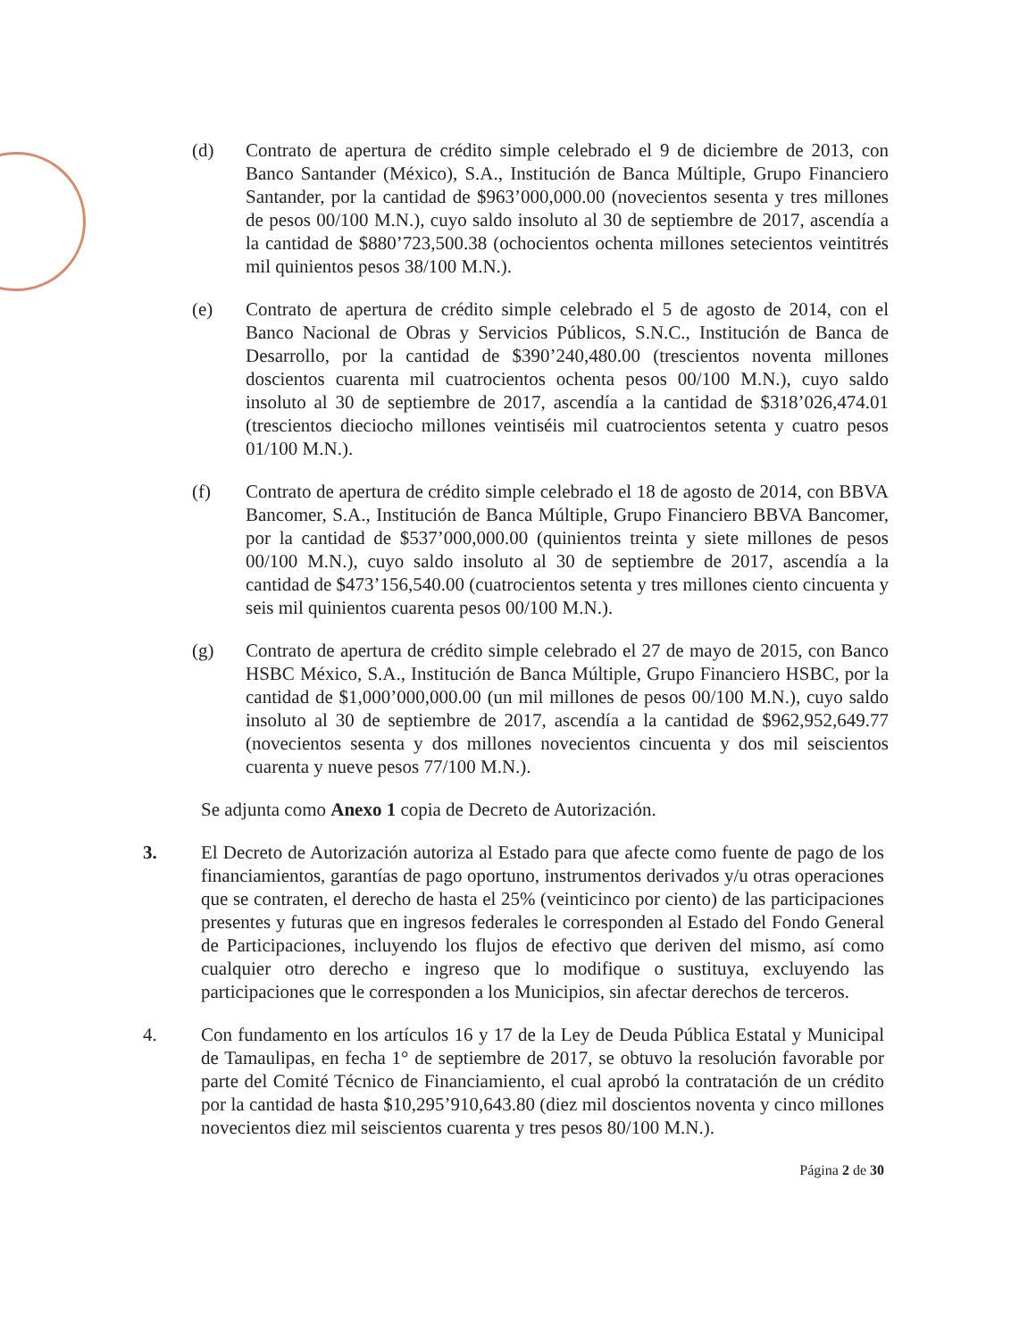(d) Contrato de apertura de crédito simple celebrado el 9 de diciembre de 2013, con Banco Santander (México), S.A., Institución de Banca Múltiple, Grupo Financiero Santander, por la cantidad de $963’000,000.00 (novecientos sesenta y tres millones de pesos 00/100 M.N.), cuyo saldo insoluto al 30 de septiembre de 2017, ascendía a la cantidad de $880’723,500.38 (ochocientos ochenta millones setecientos veintitrés mil quinientos pesos 38/100 M.N.).
(e) Contrato de apertura de crédito simple celebrado el 5 de agosto de 2014, con el Banco Nacional de Obras y Servicios Públicos, S.N.C., Institución de Banca de Desarrollo, por la cantidad de $390’240,480.00 (trescientos noventa millones doscientos cuarenta mil cuatrocientos ochenta pesos 00/100 M.N.), cuyo saldo insoluto al 30 de septiembre de 2017, ascendía a la cantidad de $318’026,474.01 (trescientos dieciocho millones veintiséis mil cuatrocientos setenta y cuatro pesos 01/100 M.N.).
(f) Contrato de apertura de crédito simple celebrado el 18 de agosto de 2014, con BBVA Bancomer, S.A., Institución de Banca Múltiple, Grupo Financiero BBVA Bancomer, por la cantidad de $537’000,000.00 (quinientos treinta y siete millones de pesos 00/100 M.N.), cuyo saldo insoluto al 30 de septiembre de 2017, ascendía a la cantidad de $473’156,540.00 (cuatrocientos setenta y tres millones ciento cincuenta y seis mil quinientos cuarenta pesos 00/100 M.N.).
(g) Contrato de apertura de crédito simple celebrado el 27 de mayo de 2015, con Banco HSBC México, S.A., Institución de Banca Múltiple, Grupo Financiero HSBC, por la cantidad de $1,000’000,000.00 (un mil millones de pesos 00/100 M.N.), cuyo saldo insoluto al 30 de septiembre de 2017, ascendía a la cantidad de $962,952,649.77 (novecientos sesenta y dos millones novecientos cincuenta y dos mil seiscientos cuarenta y nueve pesos 77/100 M.N.).
Se adjunta como Anexo 1 copia de Decreto de Autorización.
3. El Decreto de Autorización autoriza al Estado para que afecte como fuente de pago de los financiamientos, garantías de pago oportuno, instrumentos derivados y/u otras operaciones que se contraten, el derecho de hasta el 25% (veinticinco por ciento) de las participaciones presentes y futuras que en ingresos federales le corresponden al Estado del Fondo General de Participaciones, incluyendo los flujos de efectivo que deriven del mismo, así como cualquier otro derecho e ingreso que lo modifique o sustituya, excluyendo las participaciones que le corresponden a los Municipios, sin afectar derechos de terceros.
4. Con fundamento en los artículos 16 y 17 de la Ley de Deuda Pública Estatal y Municipal de Tamaulipas, en fecha 1° de septiembre de 2017, se obtuvo la resolución favorable por parte del Comité Técnico de Financiamiento, el cual aprobó la contratación de un crédito por la cantidad de hasta $10,295’910,643.80 (diez mil doscientos noventa y cinco millones novecientos diez mil seiscientos cuarenta y tres pesos 80/100 M.N.).
Página 2 de 30